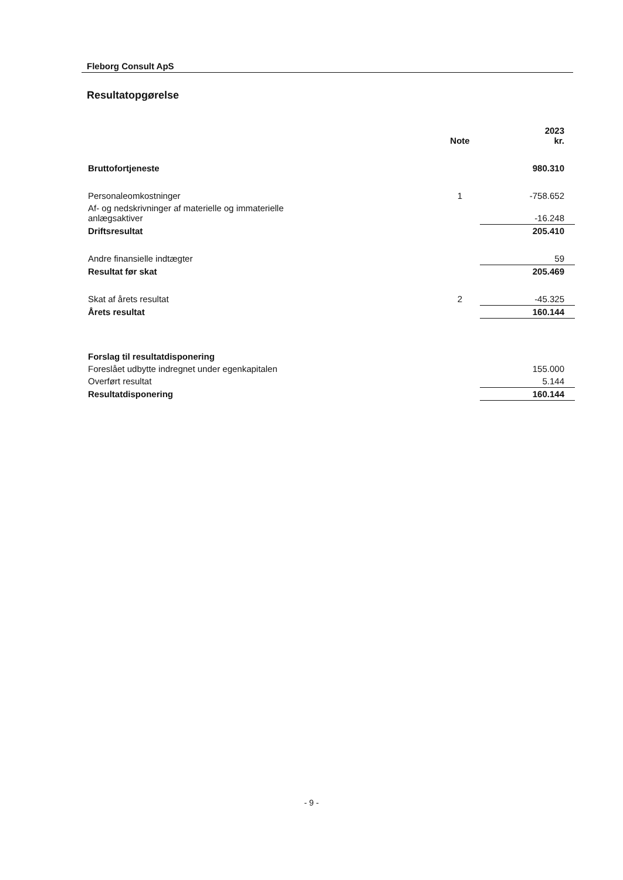Fleborg Consult ApS
Resultatopgørelse
| | Note | 2023 kr. |
| --- | --- | --- |
| Bruttofortjeneste | | 980.310 |
| Personaleomkostninger | 1 | -758.652 |
| Af- og nedskrivninger af materielle og immaterielle anlægsaktiver | | -16.248 |
| Driftsresultat | | 205.410 |
| Andre finansielle indtægter | | 59 |
| Resultat før skat | | 205.469 |
| Skat af årets resultat | 2 | -45.325 |
| Årets resultat | | 160.144 |
| Forslag til resultatdisponering | | |
| Foreslået udbytte indregnet under egenkapitalen | | 155.000 |
| Overført resultat | | 5.144 |
| Resultatdisponering | | 160.144 |
- 9 -